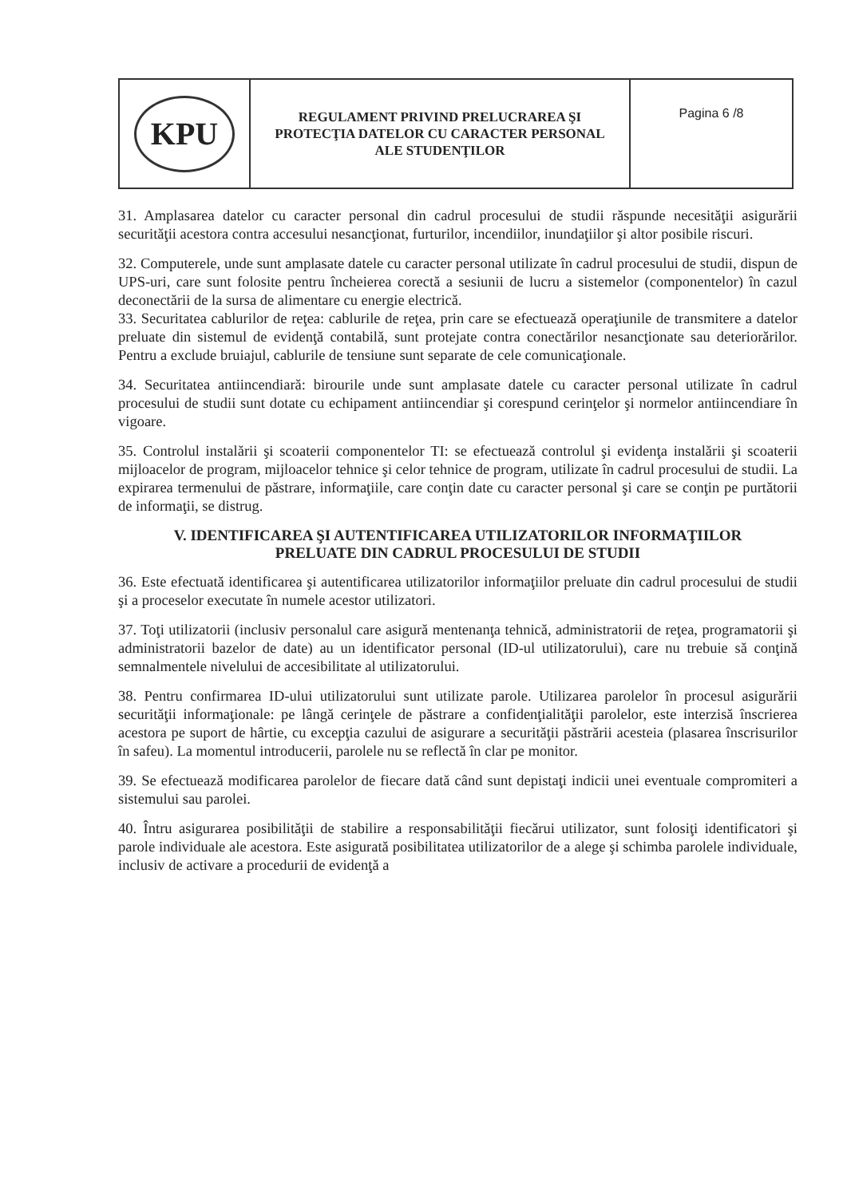| KPU | REGULAMENT PRIVIND PRELUCRAREA ŞI PROTECŢIA DATELOR CU CARACTER PERSONAL ALE STUDENŢILOR | Pagina 6 /8 |
31. Amplasarea datelor cu caracter personal din cadrul procesului de studii răspunde necesităţii asigurării securităţii acestora contra accesului nesancţionat, furturilor, incendiilor, inundaţiilor şi altor posibile riscuri.
32. Computerele, unde sunt amplasate datele cu caracter personal utilizate în cadrul procesului de studii, dispun de UPS-uri, care sunt folosite pentru încheierea corectă a sesiunii de lucru a sistemelor (componentelor) în cazul deconectării de la sursa de alimentare cu energie electrică.
33. Securitatea cablurilor de reţea: cablurile de reţea, prin care se efectuează operaţiunile de transmitere a datelor preluate din sistemul de evidenţă contabilă, sunt protejate contra conectărilor nesancţionate sau deteriorărilor. Pentru a exclude bruiajul, cablurile de tensiune sunt separate de cele comunicaţionale.
34. Securitatea antiincendiară: birourile unde sunt amplasate datele cu caracter personal utilizate în cadrul procesului de studii sunt dotate cu echipament antiincendiar şi corespund cerinţelor şi normelor antiincendiare în vigoare.
35. Controlul instalării şi scoaterii componentelor TI: se efectuează controlul şi evidenţa instalării şi scoaterii mijloacelor de program, mijloacelor tehnice şi celor tehnice de program, utilizate în cadrul procesului de studii. La expirarea termenului de păstrare, informaţiile, care conţin date cu caracter personal şi care se conţin pe purtătorii de informaţii, se distrug.
V. IDENTIFICAREA ŞI AUTENTIFICAREA UTILIZATORILOR INFORMAŢIILOR
PRELUATE DIN CADRUL PROCESULUI DE STUDII
36. Este efectuată identificarea şi autentificarea utilizatorilor informaţiilor preluate din cadrul procesului de studii şi a proceselor executate în numele acestor utilizatori.
37. Toţi utilizatorii (inclusiv personalul care asigură mentenanţa tehnică, administratorii de reţea, programatorii şi administratorii bazelor de date) au un identificator personal (ID-ul utilizatorului), care nu trebuie să conţină semnalmentele nivelului de accesibilitate al utilizatorului.
38. Pentru confirmarea ID-ului utilizatorului sunt utilizate parole. Utilizarea parolelor în procesul asigurării securităţii informaţionale: pe lângă cerinţele de păstrare a confidenţialităţii parolelor, este interzisă înscrierea acestora pe suport de hârtie, cu excepţia cazului de asigurare a securităţii păstrării acesteia (plasarea înscrisurilor în safeu). La momentul introducerii, parolele nu se reflectă în clar pe monitor.
39. Se efectuează modificarea parolelor de fiecare dată când sunt depistaţi indicii unei eventuale compromiteri a sistemului sau parolei.
40. Întru asigurarea posibilităţii de stabilire a responsabilităţii fiecărui utilizator, sunt folosiţi identificatori şi parole individuale ale acestora. Este asigurată posibilitatea utilizatorilor de a alege şi schimba parolele individuale, inclusiv de activare a procedurii de evidenţă a